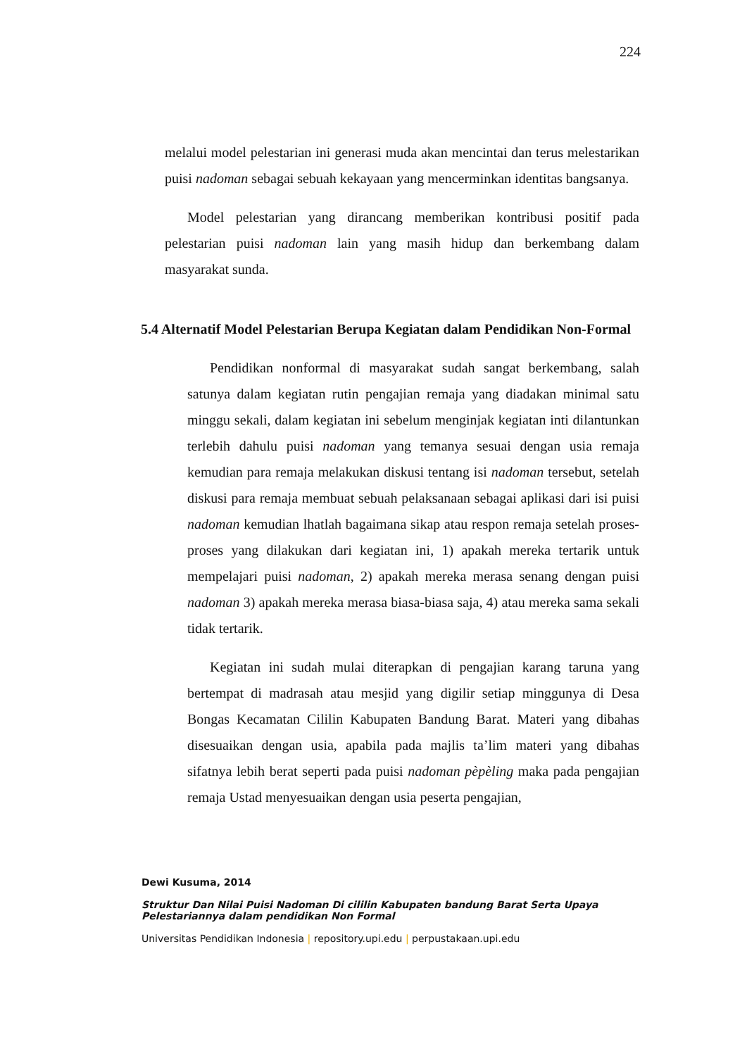224
melalui model pelestarian ini generasi muda akan mencintai dan terus melestarikan puisi nadoman sebagai sebuah kekayaan yang mencerminkan identitas bangsanya.
Model pelestarian yang dirancang memberikan kontribusi positif pada pelestarian puisi nadoman lain yang masih hidup dan berkembang dalam masyarakat sunda.
5.4 Alternatif Model Pelestarian Berupa Kegiatan dalam Pendidikan Non-Formal
Pendidikan nonformal di masyarakat sudah sangat berkembang, salah satunya dalam kegiatan rutin pengajian remaja yang diadakan minimal satu minggu sekali, dalam kegiatan ini sebelum menginjak kegiatan inti dilantunkan terlebih dahulu puisi nadoman yang temanya sesuai dengan usia remaja kemudian para remaja melakukan diskusi tentang isi nadoman tersebut, setelah diskusi para remaja membuat sebuah pelaksanaan sebagai aplikasi dari isi puisi nadoman kemudian lhatlah bagaimana sikap atau respon remaja setelah proses-proses yang dilakukan dari kegiatan ini, 1) apakah mereka tertarik untuk mempelajari puisi nadoman, 2) apakah mereka merasa senang dengan puisi nadoman 3) apakah mereka merasa biasa-biasa saja, 4) atau mereka sama sekali tidak tertarik.
Kegiatan ini sudah mulai diterapkan di pengajian karang taruna yang bertempat di madrasah atau mesjid yang digilir setiap minggunya di Desa Bongas Kecamatan Cililin Kabupaten Bandung Barat. Materi yang dibahas disesuaikan dengan usia, apabila pada majlis ta’lim materi yang dibahas sifatnya lebih berat seperti pada puisi nadoman pèpèling maka pada pengajian remaja Ustad menyesuaikan dengan usia peserta pengajian,
Dewi Kusuma, 2014
Struktur Dan Nilai Puisi Nadoman Di cililin Kabupaten bandung Barat Serta Upaya Pelestariannya dalam pendidikan Non Formal
Universitas Pendidikan Indonesia | repository.upi.edu | perpustakaan.upi.edu